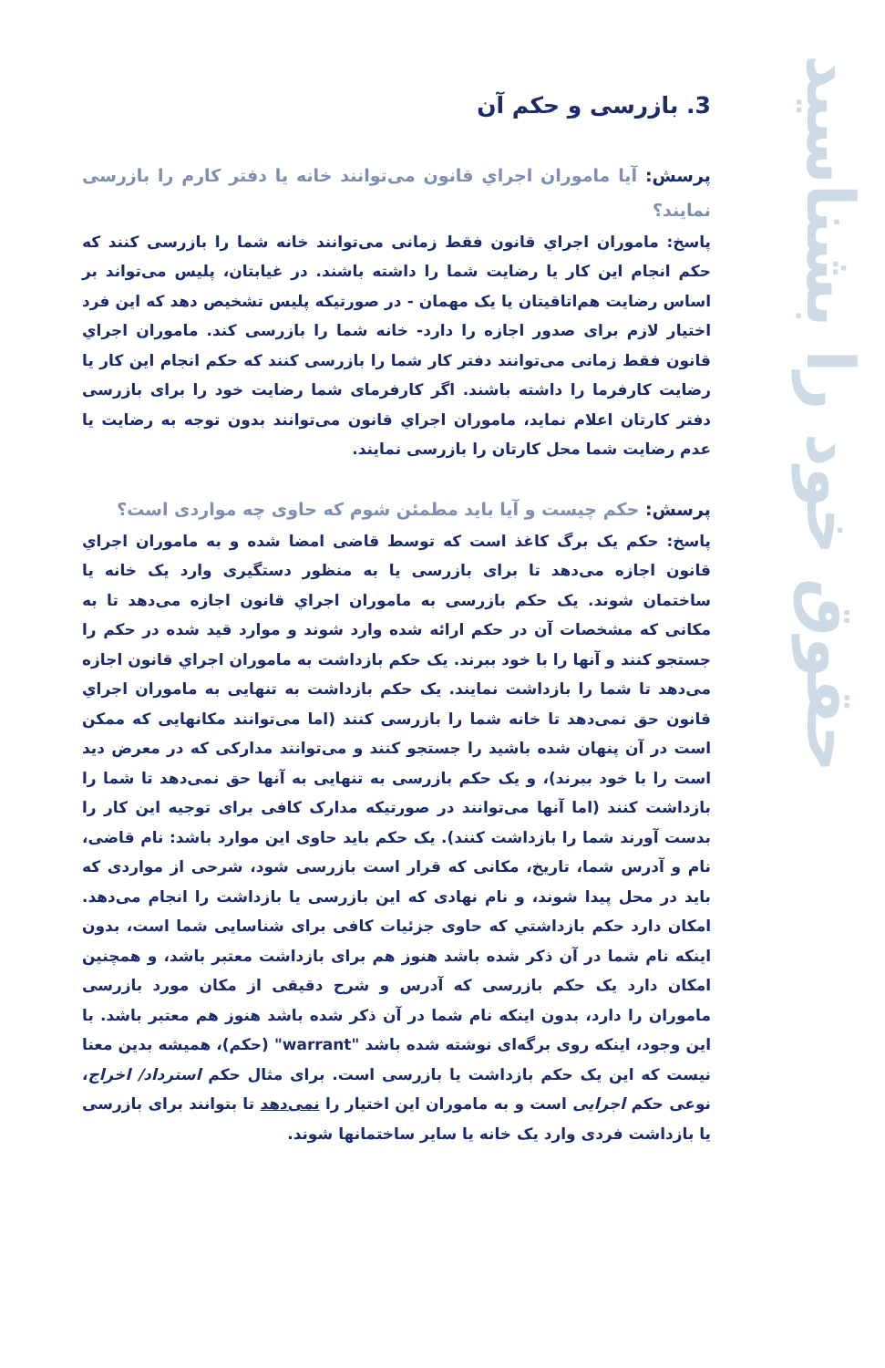حقوق خود را بشناسید
3. بازرسی و حکم آن
پرسش: آیا ماموران اجراي قانون می‌توانند خانه یا دفتر کارم را بازرسی نمایند؟
پاسخ: ماموران اجراي قانون فقط زمانی می‌توانند خانه شما را بازرسی کنند که حکم انجام این کار یا رضایت شما را داشته باشند. در غیابتان، پلیس می‌تواند بر اساس رضایت هم‌اتاقیتان یا یک مهمان - در صورتیکه پلیس تشخیص دهد که این فرد اختیار لازم برای صدور اجازه را دارد- خانه شما را بازرسی کند. ماموران اجراي قانون فقط زمانی می‌توانند دفتر کار شما را بازرسی کنند که حکم انجام این کار یا رضایت کارفرما را داشته باشند. اگر کارفرمای شما رضایت خود را برای بازرسی دفتر کارتان اعلام نماید، ماموران اجراي قانون می‌توانند بدون توجه به رضایت یا عدم رضایت شما محل کارتان را بازرسی نمایند.
پرسش: حکم چیست و آیا باید مطمئن شوم که حاوی چه مواردی است؟
پاسخ: حکم یک برگ کاغذ است که توسط قاضی امضا شده و به ماموران اجراي قانون اجازه می‌دهد تا برای بازرسی یا به منظور دستگیری وارد یک خانه یا ساختمان شوند. یک حکم بازرسی به ماموران اجراي قانون اجازه می‌دهد تا به مکانی که مشخصات آن در حکم ارائه شده وارد شوند و موارد قید شده در حکم را جستجو کنند و آنها را با خود ببرند. یک حکم بازداشت به ماموران اجراي قانون اجازه می‌دهد تا شما را بازداشت نمایند. یک حکم بازداشت به تنهایی به ماموران اجراي قانون حق نمی‌دهد تا خانه شما را بازرسی کنند (اما می‌توانند مکانهایی که ممکن است در آن پنهان شده باشید را جستجو کنند و می‌توانند مدارکی که در معرض دید است را با خود ببرند)، و یک حکم بازرسی به تنهایی به آنها حق نمی‌دهد تا شما را بازداشت کنند (اما آنها می‌توانند در صورتیکه مدارک کافی برای توجیه این کار را بدست آورند شما را بازداشت کنند). یک حکم باید حاوی این موارد باشد: نام قاضی، نام و آدرس شما، تاریخ، مکانی که قرار است بازرسی شود، شرحی از مواردی که باید در محل پیدا شوند، و نام نهادی که این بازرسی یا بازداشت را انجام می‌دهد. امکان دارد حکم بازداشتي که حاوی جزئیات کافی برای شناسایی شما است، بدون اینکه نام شما در آن ذکر شده باشد هنوز هم برای بازداشت معتبر باشد، و همچنین امکان دارد یک حکم بازرسی که آدرس و شرح دقیقی از مکان مورد بازرسی ماموران را دارد، بدون اینکه نام شما در آن ذکر شده باشد هنوز هم معتبر باشد. با این وجود، اینکه روی برگه‌ای نوشته شده باشد "warrant" (حکم)، همیشه بدین معنا نیست که این یک حکم بازداشت یا بازرسی است. برای مثال حکم استرداد/ اخراج، نوعی حکم اجرایی است و به ماموران این اختیار را نمی‌دهد تا بتوانند برای بازرسی یا بازداشت فردی وارد یک خانه یا سایر ساختمانها شوند.